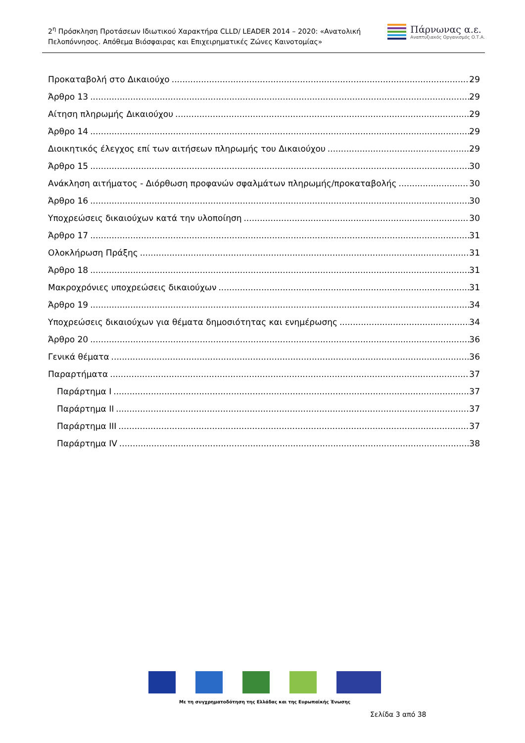2<sup>η</sup> Πρόσκληση Προτάσεων Ιδιωτικού Χαρακτήρα CLLD/ LEADER 2014 – 2020: «Ανατολική Πελοπόννησος. Απόθεμα Βιόσφαιρας και Επιχειρηματικές Ζώνες Καινοτομίας»
Πάρνωνας α.ε.
Αναπτυξιακός Οργανισμός Ο.Τ.Α.
Προκαταβολή στο Δικαιούχο 29
Άρθρο 13 29
Αίτηση πληρωμής Δικαιούχου 29
Άρθρο 14 29
Διοικητικός έλεγχος επί των αιτήσεων πληρωμής του Δικαιούχου 29
Άρθρο 15 30
Ανάκληση αιτήματος - Διόρθωση προφανών σφαλμάτων πληρωμής/προκαταβολής 30
Άρθρο 16 30
Υποχρεώσεις δικαιούχων κατά την υλοποίηση 30
Άρθρο 17 31
Ολοκλήρωση Πράξης 31
Άρθρο 18 31
Μακροχρόνιες υποχρεώσεις δικαιούχων 31
Άρθρο 19 34
Υποχρεώσεις δικαιούχων για θέματα δημοσιότητας και ενημέρωσης 34
Άρθρο 20 36
Γενικά θέματα 36
Παραρτήματα 37
Παράρτημα I 37
Παράρτημα II 37
Παράρτημα III 37
Παράρτημα IV 38
Με τη συγχρηματοδότηση της Ελλάδας και της Ευρωπαϊκής Ένωσης
Σελίδα 3 από 38